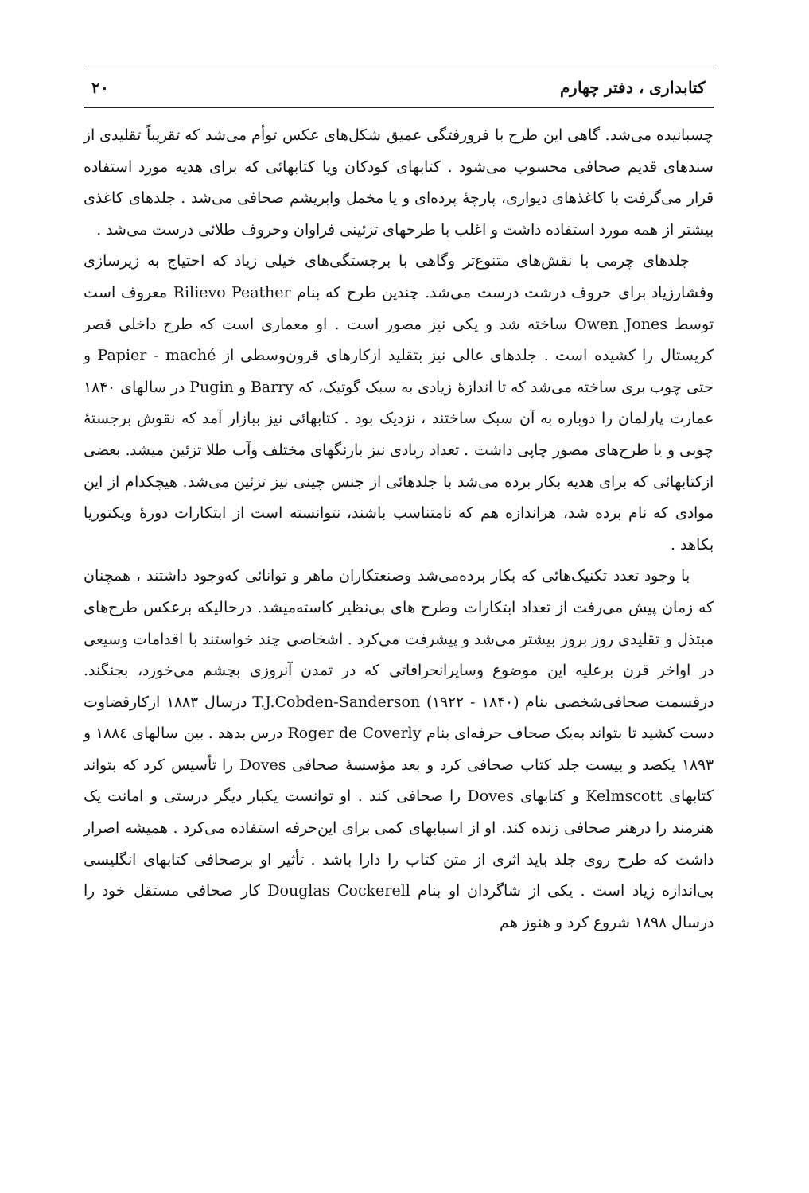کتابداری ، دفتر چهارم ۲۰
چسبانیده می‌شد. گاهی این طرح با فرورفتگی عمیق شکل‌های عکس توأم می‌شد که تقریباً تقلیدی از سندهای قدیم صحافی محسوب می‌شود . کتابهای کودکان ویا کتابهائی که برای هدیه مورد استفاده قرار می‌گرفت با کاغذهای دیواری، پارچهٔ پرده‌ای و یا مخمل وابریشم صحافی می‌شد . جلدهای کاغذی بیشتر از همه مورد استفاده داشت و اغلب با طرحهای تزئینی فراوان وحروف طلائی درست می‌شد .
جلدهای چرمی با نقش‌های متنوع‌تر وگاهی با برجستگی‌های خیلی زیاد که احتیاج به زیرسازی وفشارزیاد برای حروف درشت درست می‌شد. چندین طرح که بنام Rilievo Peather معروف است توسط Owen Jones ساخته شد و یکی نیز مصور است . او معماری است که طرح داخلی قصر کریستال را کشیده است . جلدهای عالی نیز بتقلید ازکارهای قرون‌وسطی از Papier - maché و حتی چوب بری ساخته می‌شد که تا اندازهٔ زیادی به سبک گوتیک، که Barry و Pugin در سالهای ۱۸۴۰ عمارت پارلمان را دوباره به آن سبک ساختند ، نزدیک بود . کتابهائی نیز ببازار آمد که نقوش برجستهٔ چوبی و یا طرح‌های مصور چاپی داشت . تعداد زیادی نیز بارنگهای مختلف وآب طلا تزئین میشد. بعضی ازکتابهائی که برای هدیه بکار برده می‌شد با جلدهائی از جنس چینی نیز تزئین می‌شد. هیچکدام از این موادی که نام برده شد، هراندازه هم که نامتناسب باشند، نتوانسته است از ابتکارات دورهٔ ویکتوریا بکاهد .
با وجود تعدد تکنیک‌هائی که بکار برده‌می‌شد وصنعتکاران ماهر و توانائی که‌وجود داشتند ، همچنان که زمان پیش می‌رفت از تعداد ابتکارات وطرح های بی‌نظیر کاسته‌میشد. درحالیکه برعکس طرح‌های مبتذل و تقلیدی روز بروز بیشتر می‌شد و پیشرفت می‌کرد . اشخاصی چند خواستند با اقدامات وسیعی در اواخر قرن برعلیه این موضوع وسایرانحرافاتی که در تمدن آنروزی بچشم می‌خورد، بجنگند. درقسمت صحافی‌شخصی بنام T.J.Cobden-Sanderson (۱۹۲۲ - ۱۸۴۰) درسال ۱۸۸۳ ازکارقضاوت دست کشید تا بتواند به‌یک صحاف حرفه‌ای بنام Roger de Coverly درس بدهد . بین سالهای ۱۸۸٤ و ۱۸۹۳ یکصد و بیست جلد کتاب صحافی کرد و بعد مؤسسهٔ صحافی Doves را تأسیس کرد که بتواند کتابهای Kelmscott و کتابهای Doves را صحافی کند . او توانست یکبار دیگر درستی و امانت یک هنرمند را درهنر صحافی زنده کند. او از اسبابهای کمی برای این‌حرفه استفاده می‌کرد . همیشه اصرار داشت که طرح روی جلد باید اثری از متن کتاب را دارا باشد . تأثیر او برصحافی کتابهای انگلیسی بی‌اندازه زیاد است . یکی از شاگردان او بنام Douglas Cockerell کار صحافی مستقل خود را درسال ۱۸۹۸ شروع کرد و هنوز هم